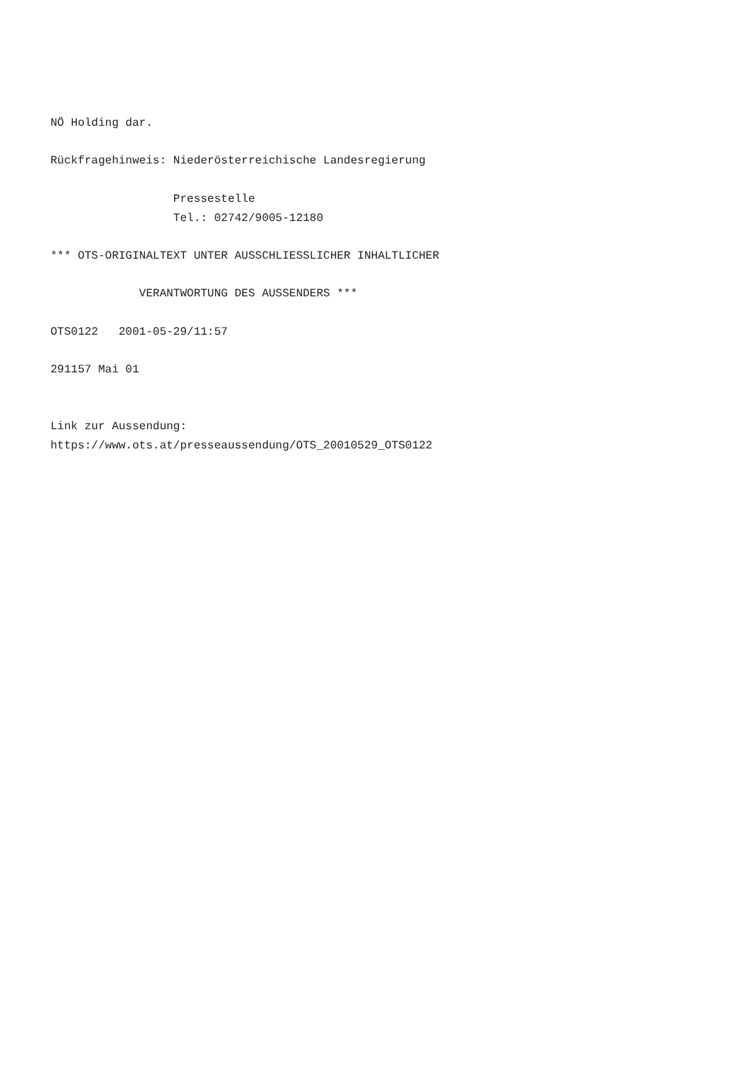NÖ Holding dar.

Rückfragehinweis: Niederösterreichische Landesregierung

                  Pressestelle
                  Tel.: 02742/9005-12180

*** OTS-ORIGINALTEXT UNTER AUSSCHLIESSLICHER INHALTLICHER

             VERANTWORTUNG DES AUSSENDERS ***

OTS0122   2001-05-29/11:57

291157 Mai 01


Link zur Aussendung:
https://www.ots.at/presseaussendung/OTS_20010529_OTS0122